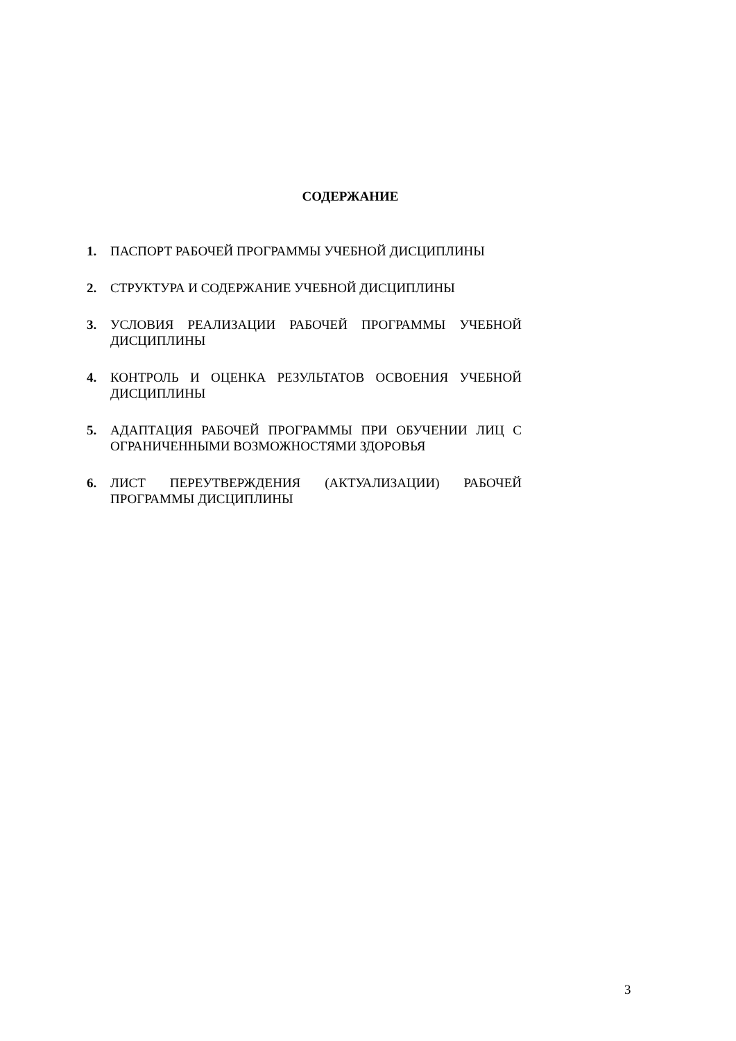СОДЕРЖАНИЕ
1. ПАСПОРТ РАБОЧЕЙ ПРОГРАММЫ УЧЕБНОЙ ДИСЦИПЛИНЫ
2. СТРУКТУРА И СОДЕРЖАНИЕ УЧЕБНОЙ ДИСЦИПЛИНЫ
3. УСЛОВИЯ РЕАЛИЗАЦИИ РАБОЧЕЙ ПРОГРАММЫ УЧЕБНОЙ ДИСЦИПЛИНЫ
4. КОНТРОЛЬ И ОЦЕНКА РЕЗУЛЬТАТОВ ОСВОЕНИЯ УЧЕБНОЙ ДИСЦИПЛИНЫ
5. АДАПТАЦИЯ РАБОЧЕЙ ПРОГРАММЫ ПРИ ОБУЧЕНИИ ЛИЦ С ОГРАНИЧЕННЫМИ ВОЗМОЖНОСТЯМИ ЗДОРОВЬЯ
6. ЛИСТ ПЕРЕУТВЕРЖДЕНИЯ (АКТУАЛИЗАЦИИ) РАБОЧЕЙ ПРОГРАММЫ ДИСЦИПЛИНЫ
3